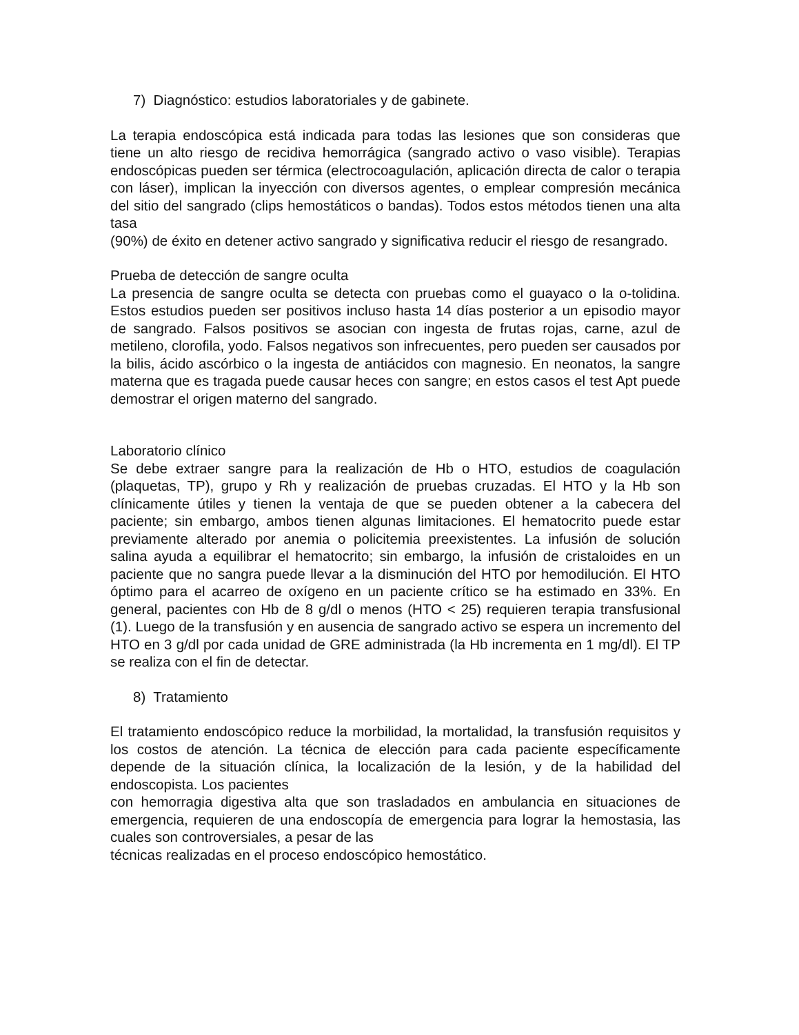7) Diagnóstico: estudios laboratoriales y de gabinete.
La terapia endoscópica está indicada para todas las lesiones que son consideras que tiene un alto riesgo de recidiva hemorrágica (sangrado activo o vaso visible). Terapias endoscópicas pueden ser térmica (electrocoagulación, aplicación directa de calor o terapia con láser), implican la inyección con diversos agentes, o emplear compresión mecánica del sitio del sangrado (clips hemostáticos o bandas). Todos estos métodos tienen una alta tasa
(90%) de éxito en detener activo sangrado y significativa reducir el riesgo de resangrado.
Prueba de detección de sangre oculta
La presencia de sangre oculta se detecta con pruebas como el guayaco o la o-tolidina. Estos estudios pueden ser positivos incluso hasta 14 días posterior a un episodio mayor de sangrado. Falsos positivos se asocian con ingesta de frutas rojas, carne, azul de metileno, clorofila, yodo. Falsos negativos son infrecuentes, pero pueden ser causados por la bilis, ácido ascórbico o la ingesta de antiácidos con magnesio. En neonatos, la sangre materna que es tragada puede causar heces con sangre; en estos casos el test Apt puede demostrar el origen materno del sangrado.
Laboratorio clínico
Se debe extraer sangre para la realización de Hb o HTO, estudios de coagulación (plaquetas, TP), grupo y Rh y realización de pruebas cruzadas. El HTO y la Hb son clínicamente útiles y tienen la ventaja de que se pueden obtener a la cabecera del paciente; sin embargo, ambos tienen algunas limitaciones. El hematocrito puede estar previamente alterado por anemia o policitemia preexistentes. La infusión de solución salina ayuda a equilibrar el hematocrito; sin embargo, la infusión de cristaloides en un paciente que no sangra puede llevar a la disminución del HTO por hemodilución. El HTO óptimo para el acarreo de oxígeno en un paciente crítico se ha estimado en 33%. En general, pacientes con Hb de 8 g/dl o menos (HTO < 25) requieren terapia transfusional (1). Luego de la transfusión y en ausencia de sangrado activo se espera un incremento del HTO en 3 g/dl por cada unidad de GRE administrada (la Hb incrementa en 1 mg/dl). El TP se realiza con el fin de detectar.
8) Tratamiento
El tratamiento endoscópico reduce la morbilidad, la mortalidad, la transfusión requisitos y los costos de atención. La técnica de elección para cada paciente específicamente depende de la situación clínica, la localización de la lesión, y de la habilidad del endoscopista. Los pacientes
con hemorragia digestiva alta que son trasladados en ambulancia en situaciones de emergencia, requieren de una endoscopía de emergencia para lograr la hemostasia, las cuales son controversiales, a pesar de las
técnicas realizadas en el proceso endoscópico hemostático.